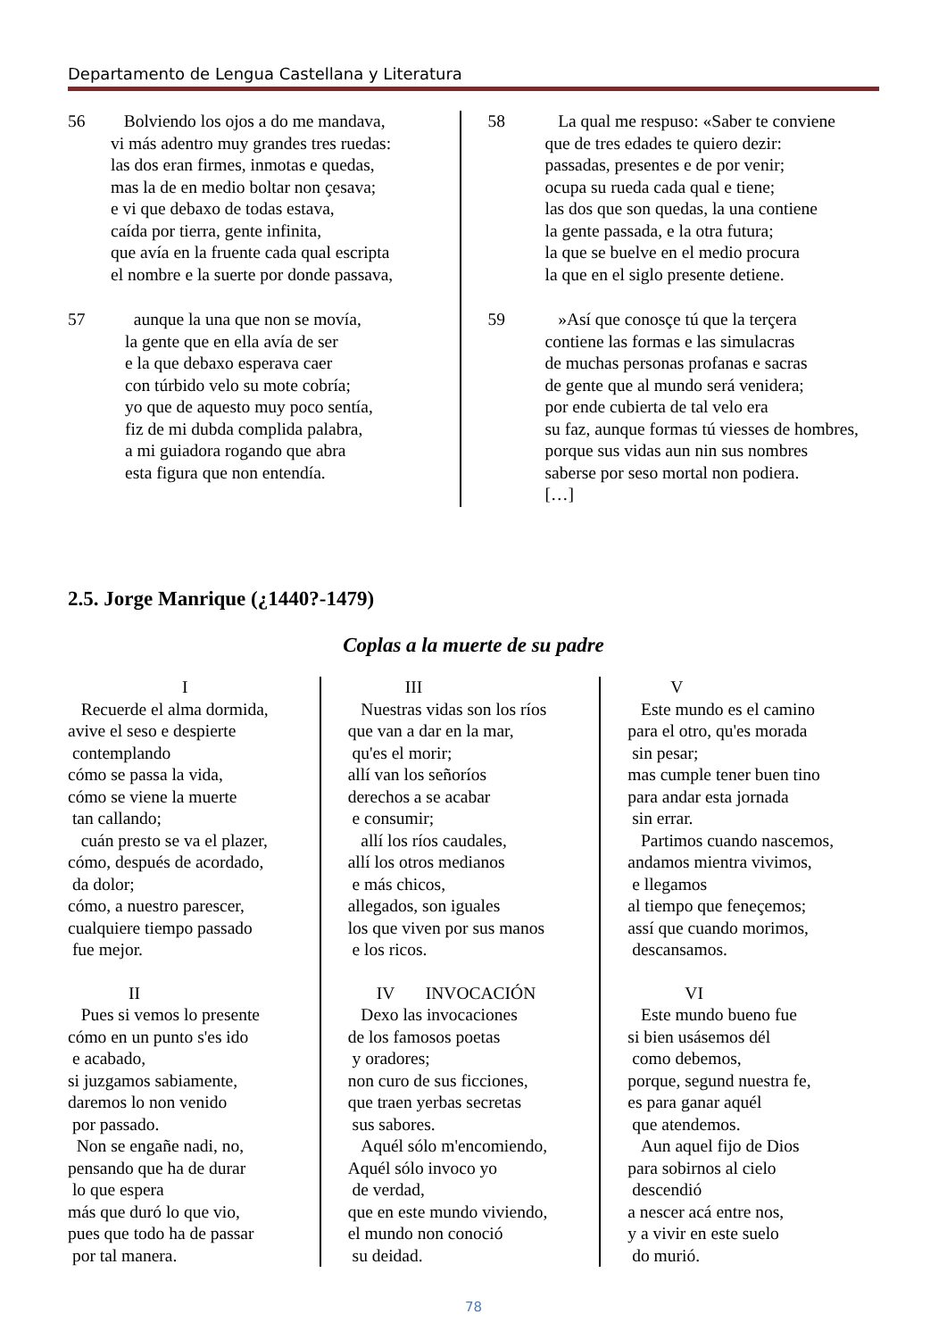Departamento de Lengua Castellana y Literatura
56 Bolviendo los ojos a do me mandava,
vi más adentro muy grandes tres ruedas:
las dos eran firmes, inmotas e quedas,
mas la de en medio boltar non çesava;
e vi que debaxo de todas estava,
caída por tierra, gente infinita,
que avía en la fruente cada qual escripta
el nombre e la suerte por donde passava,
57 aunque la una que non se movía,
la gente que en ella avía de ser
e la que debaxo esperava caer
con túrbido velo su mote cobría;
yo que de aquesto muy poco sentía,
fiz de mi dubda complida palabra,
a mi guiadora rogando que abra
esta figura que non entendía.
58 La qual me respuso: «Saber te conviene
que de tres edades te quiero dezir:
passadas, presentes e de por venir;
ocupa su rueda cada qual e tiene;
las dos que son quedas, la una contiene
la gente passada, e la otra futura;
la que se buelve en el medio procura
la que en el siglo presente detiene.
59 »Así que conosçe tú que la terçera
contiene las formas e las simulacras
de muchas personas profanas e sacras
de gente que al mundo será venidera;
por ende cubierta de tal velo era
su faz, aunque formas tú viesses de hombres,
porque sus vidas aun nin sus nombres
saberse por seso mortal non podiera.
[…]
2.5. Jorge Manrique (¿1440?-1479)
Coplas a la muerte de su padre
I
Recuerde el alma dormida,
avive el seso e despierte
contemplando
cómo se passa la vida,
cómo se viene la muerte
tan callando;
cuán presto se va el plazer,
cómo, después de acordado,
da dolor;
cómo, a nuestro parescer,
cualquiere tiempo passado
fue mejor.
II
Pues si vemos lo presente
cómo en un punto s'es ido
e acabado,
si juzgamos sabiamente,
daremos lo non venido
por passado.
Non se engañe nadi, no,
pensando que ha de durar
lo que espera
más que duró lo que vio,
pues que todo ha de passar
por tal manera.
III
Nuestras vidas son los ríos
que van a dar en la mar,
qu'es el morir;
allí van los señoríos
derechos a se acabar
e consumir;
allí los ríos caudales,
allí los otros medianos
e más chicos,
allegados, son iguales
los que viven por sus manos
e los ricos.
IV INVOCACIÓN
Dexo las invocaciones
de los famosos poetas
y oradores;
non curo de sus ficciones,
que traen yerbas secretas
sus sabores.
Aquél sólo m'encomiendo,
Aquél sólo invoco yo
de verdad,
que en este mundo viviendo,
el mundo non conoció
su deidad.
V
Este mundo es el camino
para el otro, qu'es morada
sin pesar;
mas cumple tener buen tino
para andar esta jornada
sin errar.
Partimos cuando nascemos,
andamos mientra vivimos,
e llegamos
al tiempo que feneçemos;
assí que cuando morimos,
descansamos.
VI
Este mundo bueno fue
si bien usásemos dél
como debemos,
porque, segund nuestra fe,
es para ganar aquél
que atendemos.
Aun aquel fijo de Dios
para sobirnos al cielo
descendió
a nescer acá entre nos,
y a vivir en este suelo
do murió.
78